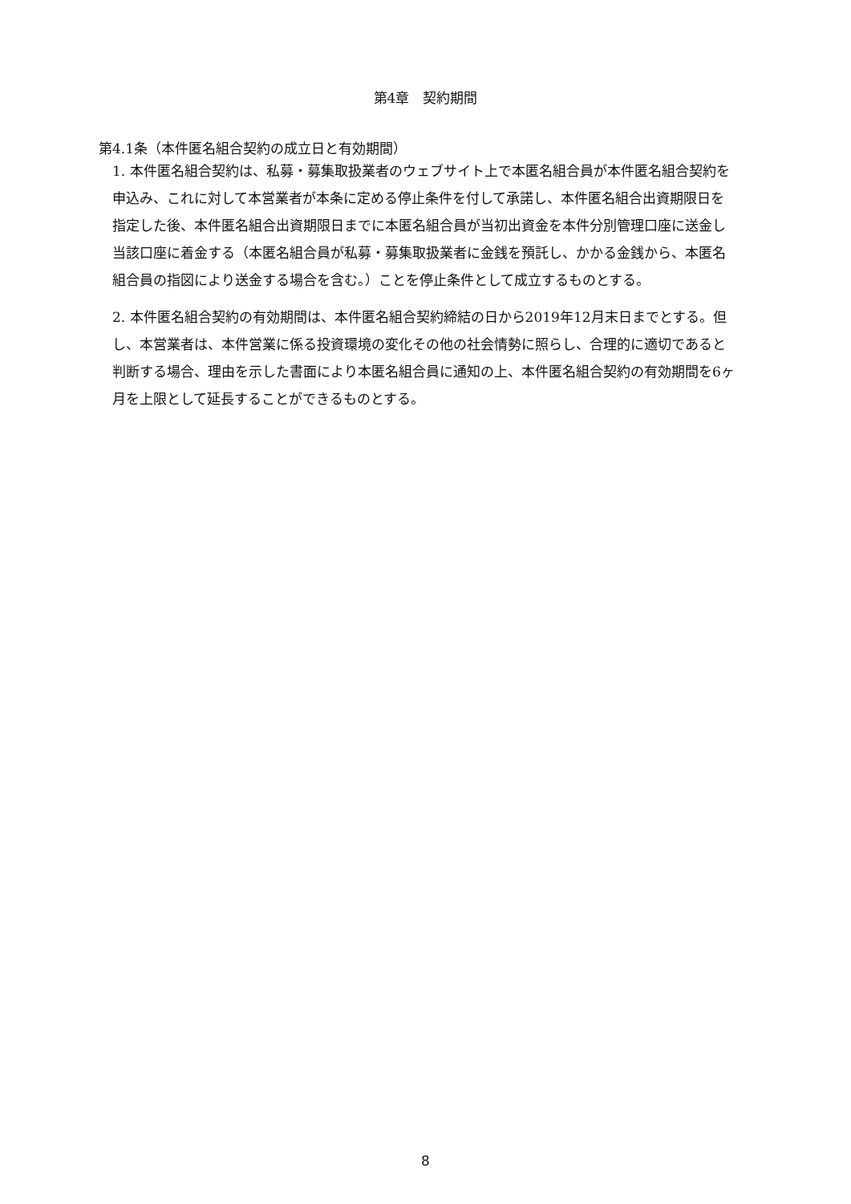第4章　契約期間
第4.1条（本件匿名組合契約の成立日と有効期間）
1. 本件匿名組合契約は、私募・募集取扱業者のウェブサイト上で本匿名組合員が本件匿名組合契約を申込み、これに対して本営業者が本条に定める停止条件を付して承諾し、本件匿名組合出資期限日を指定した後、本件匿名組合出資期限日までに本匿名組合員が当初出資金を本件分別管理口座に送金し当該口座に着金する（本匿名組合員が私募・募集取扱業者に金銭を預託し、かかる金銭から、本匿名組合員の指図により送金する場合を含む。）ことを停止条件として成立するものとする。
2. 本件匿名組合契約の有効期間は、本件匿名組合契約締結の日から2019年12月末日までとする。但し、本営業者は、本件営業に係る投資環境の変化その他の社会情勢に照らし、合理的に適切であると判断する場合、理由を示した書面により本匿名組合員に通知の上、本件匿名組合契約の有効期間を6ヶ月を上限として延長することができるものとする。
8